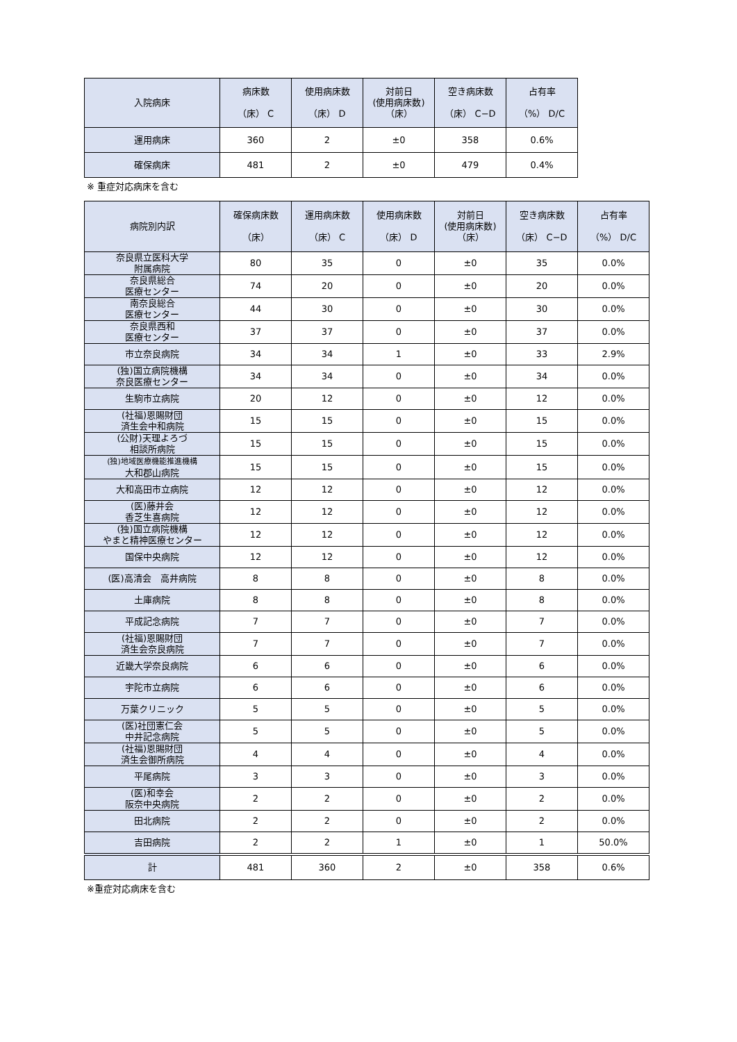| 入院病床 | 病床数 （床） C | 使用病床数 （床） D | 対前日 (使用病床数) （床） | 空き病床数 （床） C−D | 占有率 （%） D/C |
| --- | --- | --- | --- | --- | --- |
| 運用病床 | 360 | 2 | ±0 | 358 | 0.6% |
| 確保病床 | 481 | 2 | ±0 | 479 | 0.4% |
※ 重症対応病床を含む
| 病院別内訳 | 確保病床数 （床） | 運用病床数 （床） C | 使用病床数 （床） D | 対前日 (使用病床数) （床） | 空き病床数 （床） C−D | 占有率 （%） D/C |
| --- | --- | --- | --- | --- | --- | --- |
| 奈良県立医科大学 附属病院 | 80 | 35 | 0 | ±0 | 35 | 0.0% |
| 奈良県総合 医療センター | 74 | 20 | 0 | ±0 | 20 | 0.0% |
| 南奈良総合 医療センター | 44 | 30 | 0 | ±0 | 30 | 0.0% |
| 奈良県西和 医療センター | 37 | 37 | 0 | ±0 | 37 | 0.0% |
| 市立奈良病院 | 34 | 34 | 1 | ±0 | 33 | 2.9% |
| (独)国立病院機構 奈良医療センター | 34 | 34 | 0 | ±0 | 34 | 0.0% |
| 生駒市立病院 | 20 | 12 | 0 | ±0 | 12 | 0.0% |
| (社福)恩賜財団 済生会中和病院 | 15 | 15 | 0 | ±0 | 15 | 0.0% |
| (公財)天理よろづ 相談所病院 | 15 | 15 | 0 | ±0 | 15 | 0.0% |
| (独)地域医療機能推進機構 大和郡山病院 | 15 | 15 | 0 | ±0 | 15 | 0.0% |
| 大和高田市立病院 | 12 | 12 | 0 | ±0 | 12 | 0.0% |
| (医)藤井会 香芝生喜病院 | 12 | 12 | 0 | ±0 | 12 | 0.0% |
| (独)国立病院機構 やまと精神医療センター | 12 | 12 | 0 | ±0 | 12 | 0.0% |
| 国保中央病院 | 12 | 12 | 0 | ±0 | 12 | 0.0% |
| (医)高清会 高井病院 | 8 | 8 | 0 | ±0 | 8 | 0.0% |
| 土庫病院 | 8 | 8 | 0 | ±0 | 8 | 0.0% |
| 平成記念病院 | 7 | 7 | 0 | ±0 | 7 | 0.0% |
| (社福)恩賜財団 済生会奈良病院 | 7 | 7 | 0 | ±0 | 7 | 0.0% |
| 近畿大学奈良病院 | 6 | 6 | 0 | ±0 | 6 | 0.0% |
| 宇陀市立病院 | 6 | 6 | 0 | ±0 | 6 | 0.0% |
| 万葉クリニック | 5 | 5 | 0 | ±0 | 5 | 0.0% |
| (医)社団憲仁会 中井記念病院 | 5 | 5 | 0 | ±0 | 5 | 0.0% |
| (社福)恩賜財団 済生会御所病院 | 4 | 4 | 0 | ±0 | 4 | 0.0% |
| 平尾病院 | 3 | 3 | 0 | ±0 | 3 | 0.0% |
| (医)和幸会 阪奈中央病院 | 2 | 2 | 0 | ±0 | 2 | 0.0% |
| 田北病院 | 2 | 2 | 0 | ±0 | 2 | 0.0% |
| 吉田病院 | 2 | 2 | 1 | ±0 | 1 | 50.0% |
| 計 | 481 | 360 | 2 | ±0 | 358 | 0.6% |
※重症対応病床を含む